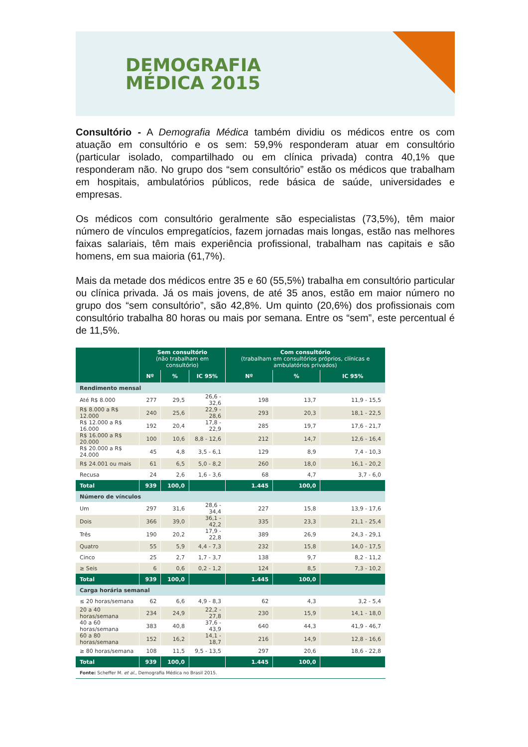DEMOGRAFIA
MÉDICA 2015
Consultório - A Demografia Médica também dividiu os médicos entre os com atuação em consultório e os sem: 59,9% responderam atuar em consultório (particular isolado, compartilhado ou em clínica privada) contra 40,1% que responderam não. No grupo dos “sem consultório” estão os médicos que trabalham em hospitais, ambulatórios públicos, rede básica de saúde, universidades e empresas.
Os médicos com consultório geralmente são especialistas (73,5%), têm maior número de vínculos empregatícios, fazem jornadas mais longas, estão nas melhores faixas salariais, têm mais experiência profissional, trabalham nas capitais e são homens, em sua maioria (61,7%).
Mais da metade dos médicos entre 35 e 60 (55,5%) trabalha em consultório particular ou clínica privada. Já os mais jovens, de até 35 anos, estão em maior número no grupo dos “sem consultório”, são 42,8%. Um quinto (20,6%) dos profissionais com consultório trabalha 80 horas ou mais por semana. Entre os “sem”, este percentual é de 11,5%.
| | Sem consultório (não trabalham em consultório) | | | Com consultório (trabalham em consultórios próprios, clínicas e ambulatórios privados) | | |
| --- | --- | --- | --- | --- | --- | --- |
| | Nº | % | IC 95% | Nº | % | IC 95% |
| Rendimento mensal | | | | | | |
| Até R$ 8.000 | 277 | 29,5 | 26,6 - 32,6 | 198 | 13,7 | 11,9 - 15,5 |
| R$ 8.000 a R$ 12.000 | 240 | 25,6 | 22,9 - 28,6 | 293 | 20,3 | 18,1 - 22,5 |
| R$ 12.000 a R$ 16.000 | 192 | 20,4 | 17,8 - 22,9 | 285 | 19,7 | 17,6 - 21,7 |
| R$ 16.000 a R$ 20.000 | 100 | 10,6 | 8,8 - 12,6 | 212 | 14,7 | 12,6 - 16,4 |
| R$ 20.000 a R$ 24.000 | 45 | 4,8 | 3,5 - 6,1 | 129 | 8,9 | 7,4 - 10,3 |
| R$ 24.001 ou mais | 61 | 6,5 | 5,0 - 8,2 | 260 | 18,0 | 16,1 - 20,2 |
| Recusa | 24 | 2,6 | 1,6 - 3,6 | 68 | 4,7 | 3,7 - 6,0 |
| Total | 939 | 100,0 | | 1.445 | 100,0 | |
| Número de vínculos | | | | | | |
| Um | 297 | 31,6 | 28,6 - 34,4 | 227 | 15,8 | 13,9 - 17,6 |
| Dois | 366 | 39,0 | 36,1 - 42,2 | 335 | 23,3 | 21,1 - 25,4 |
| Três | 190 | 20,2 | 17,9 - 22,8 | 389 | 26,9 | 24,3 - 29,1 |
| Quatro | 55 | 5,9 | 4,4 - 7,3 | 232 | 15,8 | 14,0 - 17,5 |
| Cinco | 25 | 2,7 | 1,7 - 3,7 | 138 | 9,7 | 8,2 - 11,2 |
| ≥ Seis | 6 | 0,6 | 0,2 - 1,2 | 124 | 8,5 | 7,3 - 10,2 |
| Total | 939 | 100,0 | | 1.445 | 100,0 | |
| Carga horária semanal | | | | | | |
| ≤ 20 horas/semana | 62 | 6,6 | 4,9 - 8,3 | 62 | 4,3 | 3,2 - 5,4 |
| 20 a 40 horas/semana | 234 | 24,9 | 22,2 - 27,8 | 230 | 15,9 | 14,1 - 18,0 |
| 40 a 60 horas/semana | 383 | 40,8 | 37,6 - 43,9 | 640 | 44,3 | 41,9 - 46,7 |
| 60 a 80 horas/semana | 152 | 16,2 | 14,1 - 18,7 | 216 | 14,9 | 12,8 - 16,6 |
| ≥ 80 horas/semana | 108 | 11,5 | 9,5 - 13,5 | 297 | 20,6 | 18,6 - 22,8 |
| Total | 939 | 100,0 | | 1.445 | 100,0 | |
| Fonte: Scheffer M. et al. , Demografia Médica no Brasil 2015. | | | | | | |